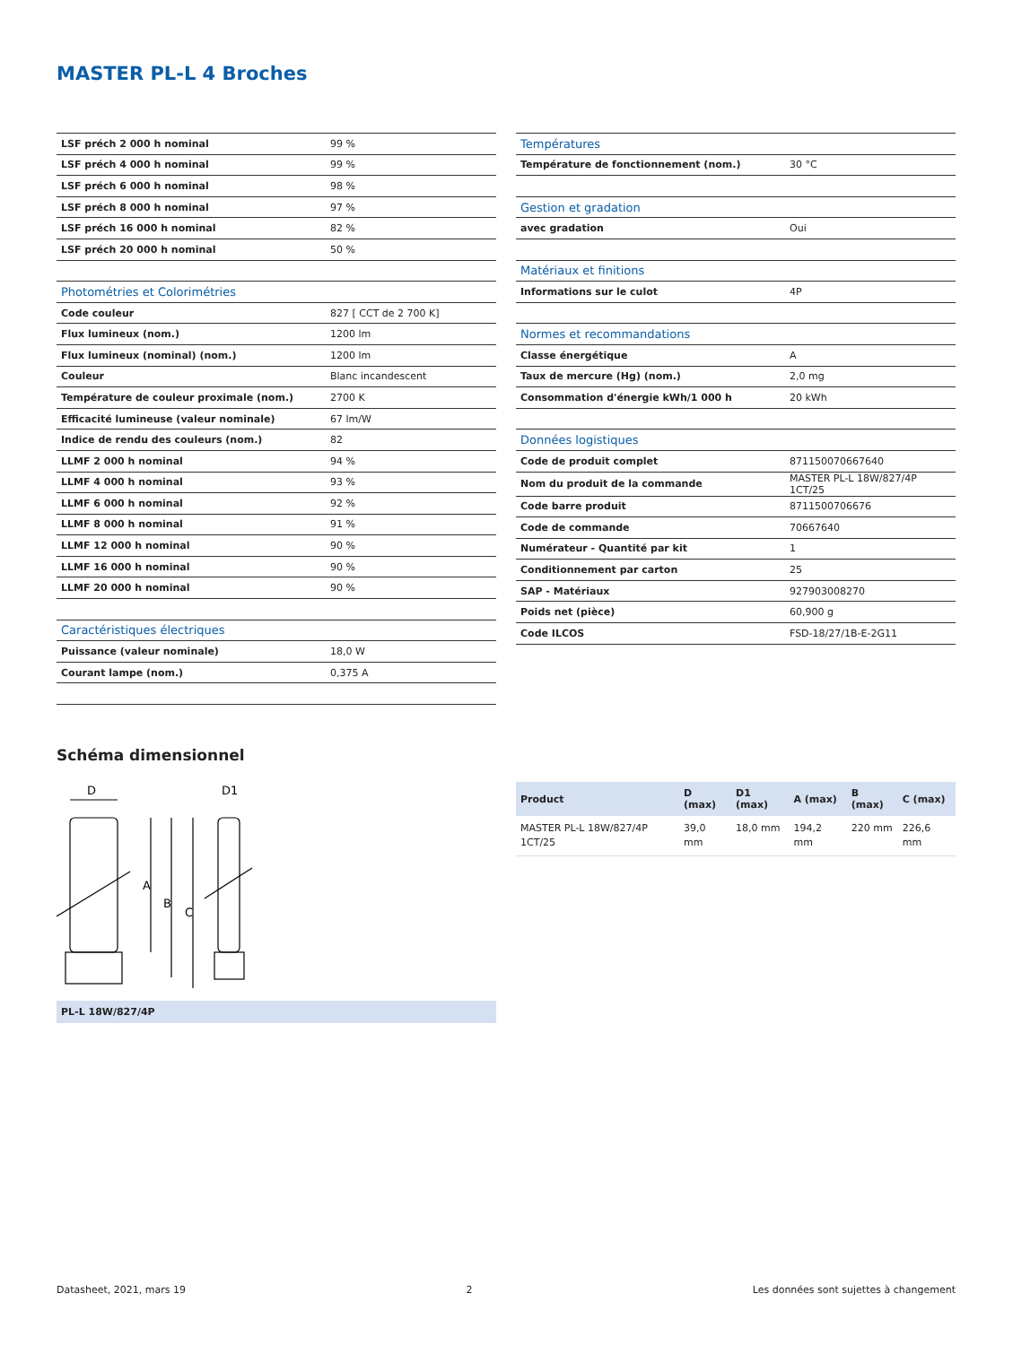MASTER PL-L 4 Broches
| LSF préch 2 000 h nominal | 99 % |
| LSF préch 4 000 h nominal | 99 % |
| LSF préch 6 000 h nominal | 98 % |
| LSF préch 8 000 h nominal | 97 % |
| LSF préch 16 000 h nominal | 82 % |
| LSF préch 20 000 h nominal | 50 % |
| Photométries et Colorimétries | |
| Code couleur | 827 [ CCT de 2 700 K] |
| Flux lumineux (nom.) | 1200 lm |
| Flux lumineux (nominal) (nom.) | 1200 lm |
| Couleur | Blanc incandescent |
| Température de couleur proximale (nom.) | 2700 K |
| Efficacité lumineuse (valeur nominale) | 67 lm/W |
| Indice de rendu des couleurs (nom.) | 82 |
| LLMF 2 000 h nominal | 94 % |
| LLMF 4 000 h nominal | 93 % |
| LLMF 6 000 h nominal | 92 % |
| LLMF 8 000 h nominal | 91 % |
| LLMF 12 000 h nominal | 90 % |
| LLMF 16 000 h nominal | 90 % |
| LLMF 20 000 h nominal | 90 % |
| Caractéristiques électriques | |
| Puissance (valeur nominale) | 18,0 W |
| Courant lampe (nom.) | 0,375 A |
| Températures | |
| Température de fonctionnement (nom.) | 30 °C |
| Gestion et gradation | |
| avec gradation | Oui |
| Matériaux et finitions | |
| Informations sur le culot | 4P |
| Normes et recommandations | |
| Classe énergétique | A |
| Taux de mercure (Hg) (nom.) | 2,0 mg |
| Consommation d'énergie kWh/1 000 h | 20 kWh |
| Données logistiques | |
| Code de produit complet | 871150070667640 |
| Nom du produit de la commande | MASTER PL-L 18W/827/4P 1CT/25 |
| Code barre produit | 8711500706676 |
| Code de commande | 70667640 |
| Numérateur - Quantité par kit | 1 |
| Conditionnement par carton | 25 |
| SAP - Matériaux | 927903008270 |
| Poids net (pièce) | 60,900 g |
| Code ILCOS | FSD-18/27/1B-E-2G11 |
Schéma dimensionnel
D
D1
A
B
C
PL-L 18W/827/4P
| Product | D (max) | D1 (max) | A (max) | B (max) | C (max) |
| --- | --- | --- | --- | --- | --- |
| MASTER PL-L 18W/827/4P 1CT/25 | 39,0 mm | 18,0 mm | 194,2 mm | 220 mm | 226,6 mm |
Datasheet, 2021, mars 19 2 Les données sont sujettes à changement